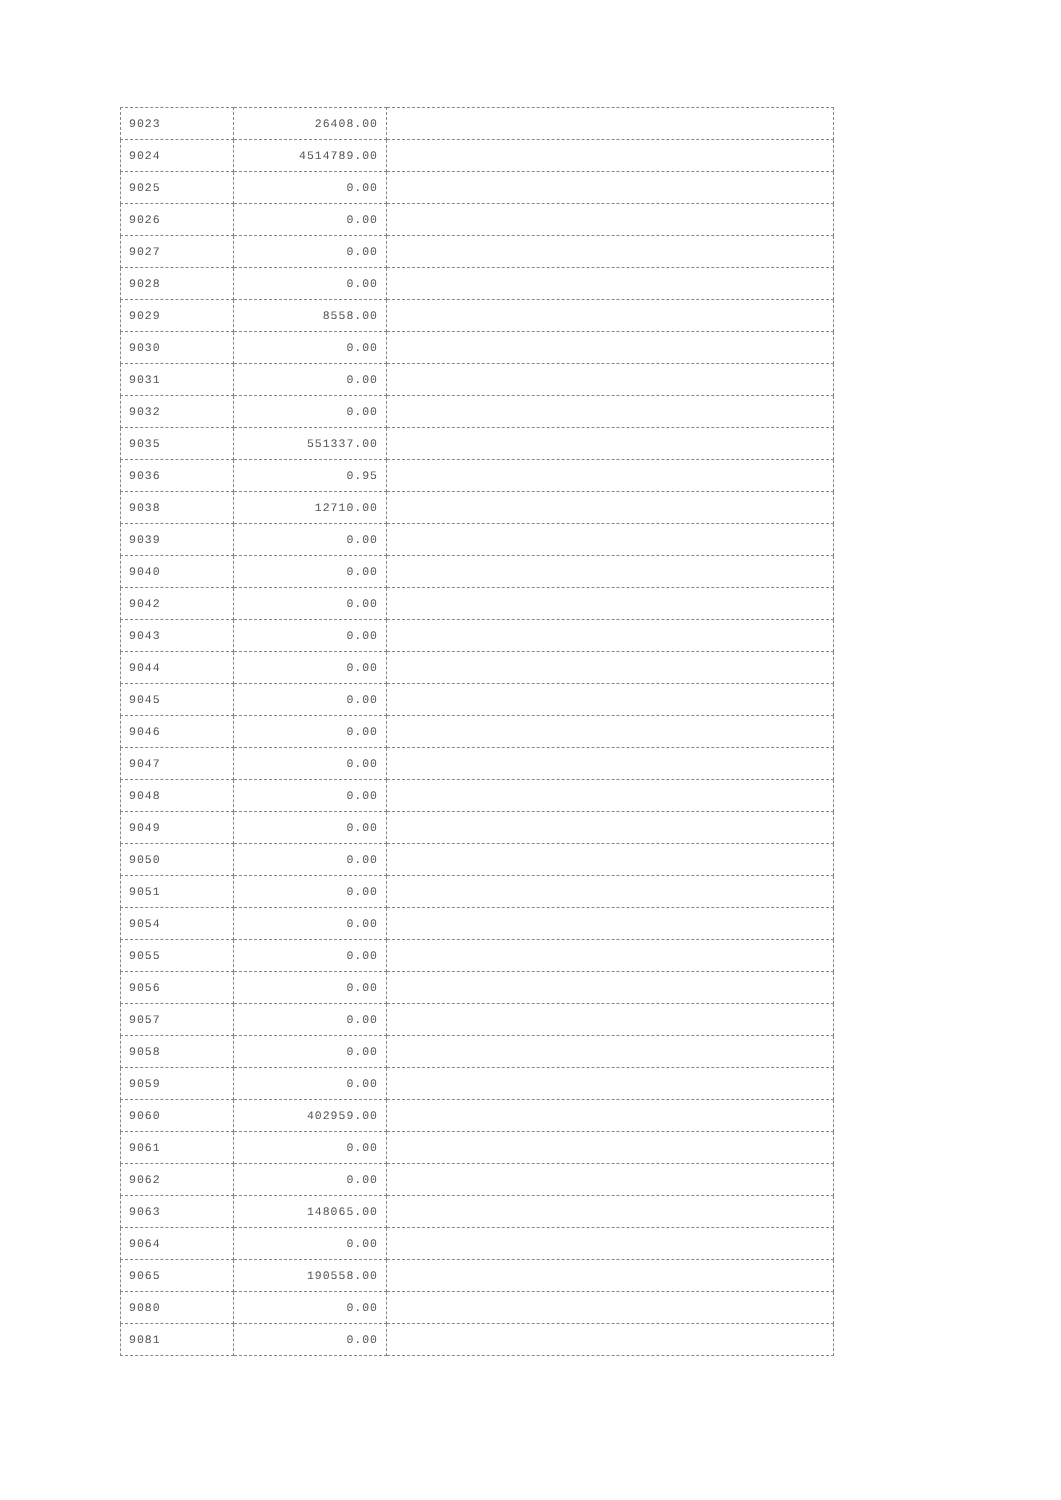| 9023 | 26408.00 | |
| 9024 | 4514789.00 | |
| 9025 | 0.00 | |
| 9026 | 0.00 | |
| 9027 | 0.00 | |
| 9028 | 0.00 | |
| 9029 | 8558.00 | |
| 9030 | 0.00 | |
| 9031 | 0.00 | |
| 9032 | 0.00 | |
| 9035 | 551337.00 | |
| 9036 | 0.95 | |
| 9038 | 12710.00 | |
| 9039 | 0.00 | |
| 9040 | 0.00 | |
| 9042 | 0.00 | |
| 9043 | 0.00 | |
| 9044 | 0.00 | |
| 9045 | 0.00 | |
| 9046 | 0.00 | |
| 9047 | 0.00 | |
| 9048 | 0.00 | |
| 9049 | 0.00 | |
| 9050 | 0.00 | |
| 9051 | 0.00 | |
| 9054 | 0.00 | |
| 9055 | 0.00 | |
| 9056 | 0.00 | |
| 9057 | 0.00 | |
| 9058 | 0.00 | |
| 9059 | 0.00 | |
| 9060 | 402959.00 | |
| 9061 | 0.00 | |
| 9062 | 0.00 | |
| 9063 | 148065.00 | |
| 9064 | 0.00 | |
| 9065 | 190558.00 | |
| 9080 | 0.00 | |
| 9081 | 0.00 | |